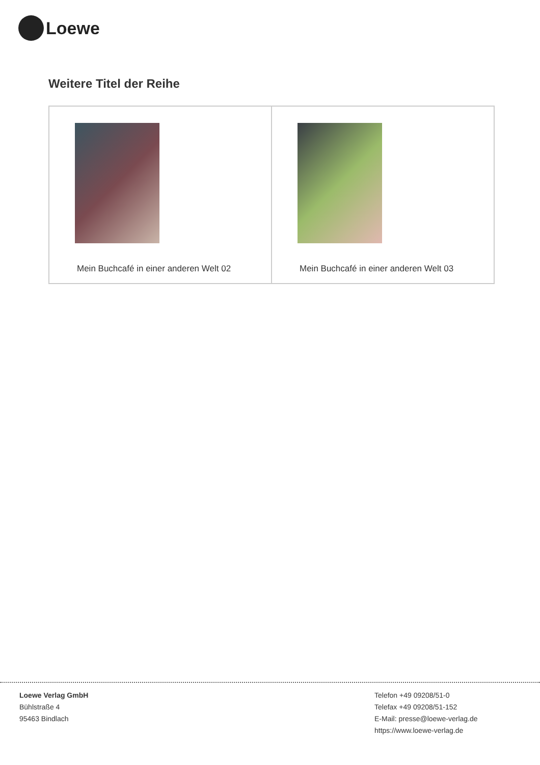Loewe
Weitere Titel der Reihe
| Mein Buchcafé in einer anderen Welt 02 | Mein Buchcafé in einer anderen Welt 03 |
Loewe Verlag GmbH
Bühlstraße 4
95463 Bindlach
Telefon +49 09208/51-0
Telefax +49 09208/51-152
E-Mail: presse@loewe-verlag.de
https://www.loewe-verlag.de